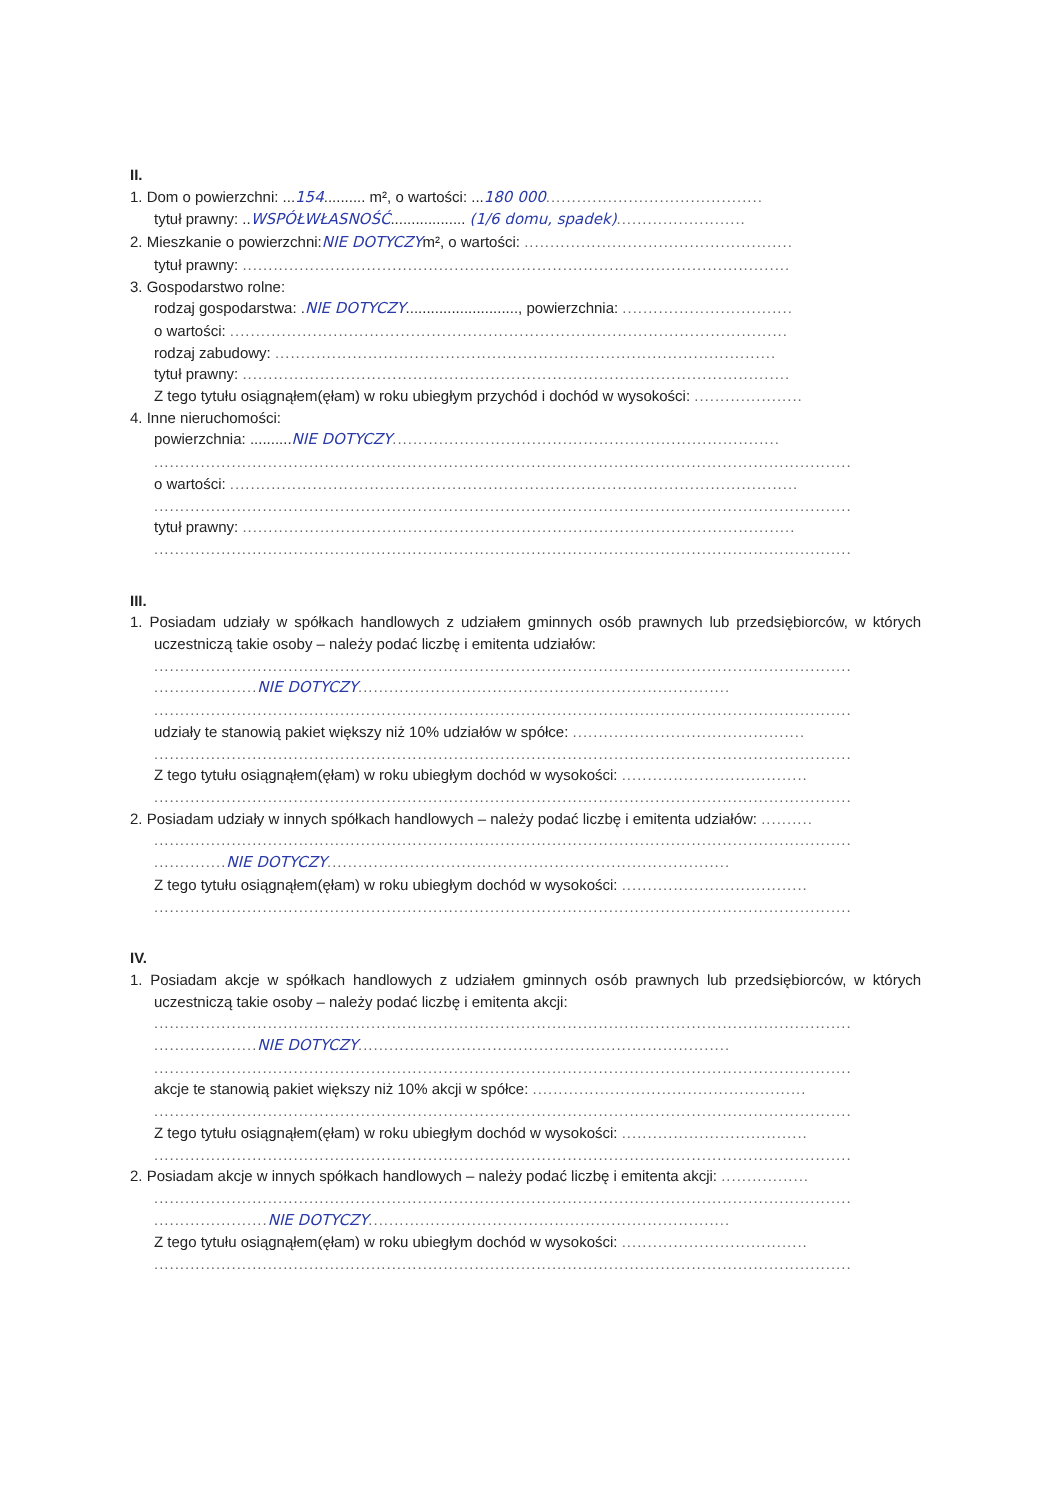II.
1. Dom o powierzchni: ...154.......... m², o wartości: ...180 000..........................................
tytuł prawny: ..WSPÓŁWŁASNOŚĆ.................. (1/6 domu, spadek).........................
2. Mieszkanie o powierzchni:NIE DOTYCZYm², o wartości: ....................................................
tytuł prawny: ..........................................................................................................
3. Gospodarstwo rolne:
rodzaj gospodarstwa: .NIE DOTYCZY..........................., powierzchnia: .................................
o wartości: ............................................................................................................
rodzaj zabudowy: .................................................................................................
tytuł prawny: ..........................................................................................................
Z tego tytułu osiągnąłem(ęłam) w roku ubiegłym przychód i dochód w wysokości: .....................
4. Inne nieruchomości:
powierzchnia: ..........NIE DOTYCZY...........................................................................
.......................................................................................................................................
o wartości: ..............................................................................................................
.......................................................................................................................................
tytuł prawny: ...........................................................................................................
.......................................................................................................................................
III.
1. Posiadam udziały w spółkach handlowych z udziałem gminnych osób prawnych lub przedsiębiorców, w których uczestniczą takie osoby – należy podać liczbę i emitenta udziałów:
.......................................................................................................................................
.................... NIE DOTYCZY........................................................................
.......................................................................................................................................
udziały te stanowią pakiet większy niż 10% udziałów w spółce: .............................................
.......................................................................................................................................
Z tego tytułu osiągnąłem(ęłam) w roku ubiegłym dochód w wysokości: ....................................
.......................................................................................................................................
2. Posiadam udziały w innych spółkach handlowych – należy podać liczbę i emitenta udziałów: ..........
.......................................................................................................................................
.............. NIE DOTYCZY..............................................................................
Z tego tytułu osiągnąłem(ęłam) w roku ubiegłym dochód w wysokości: ....................................
.......................................................................................................................................
IV.
1. Posiadam akcje w spółkach handlowych z udziałem gminnych osób prawnych lub przedsiębiorców, w których uczestniczą takie osoby – należy podać liczbę i emitenta akcji:
.......................................................................................................................................
.................... NIE DOTYCZY........................................................................
.......................................................................................................................................
akcje te stanowią pakiet większy niż 10% akcji w spółce: .....................................................
.......................................................................................................................................
Z tego tytułu osiągnąłem(ęłam) w roku ubiegłym dochód w wysokości: ....................................
.......................................................................................................................................
2. Posiadam akcje w innych spółkach handlowych – należy podać liczbę i emitenta akcji: .................
.......................................................................................................................................
...................... NIE DOTYCZY......................................................................
Z tego tytułu osiągnąłem(ęłam) w roku ubiegłym dochód w wysokości: ....................................
.......................................................................................................................................